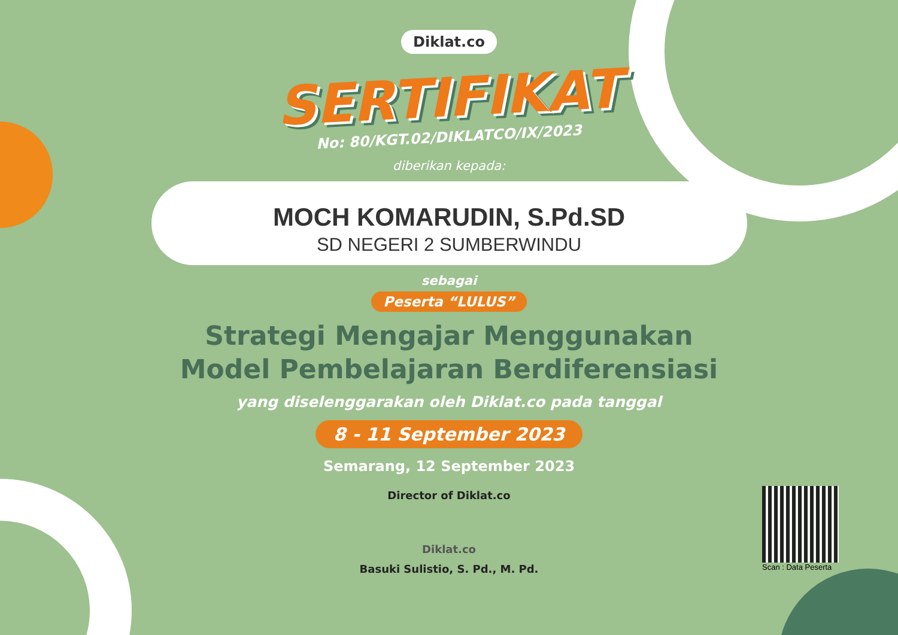Diklat.co
SERTIFIKAT
No: 80/KGT.02/DIKLATCO/IX/2023
diberikan kepada:
MOCH KOMARUDIN, S.Pd.SD
SD NEGERI 2 SUMBERWINDU
sebagai
Peserta “LULUS”
Strategi Mengajar Menggunakan
Model Pembelajaran Berdiferensiasi
yang diselenggarakan oleh Diklat.co pada tanggal
8 - 11 September 2023
Semarang, 12 September 2023
Director of Diklat.co
Diklat.co
Basuki Sulistio, S. Pd., M. Pd.
Scan : Data Peserta